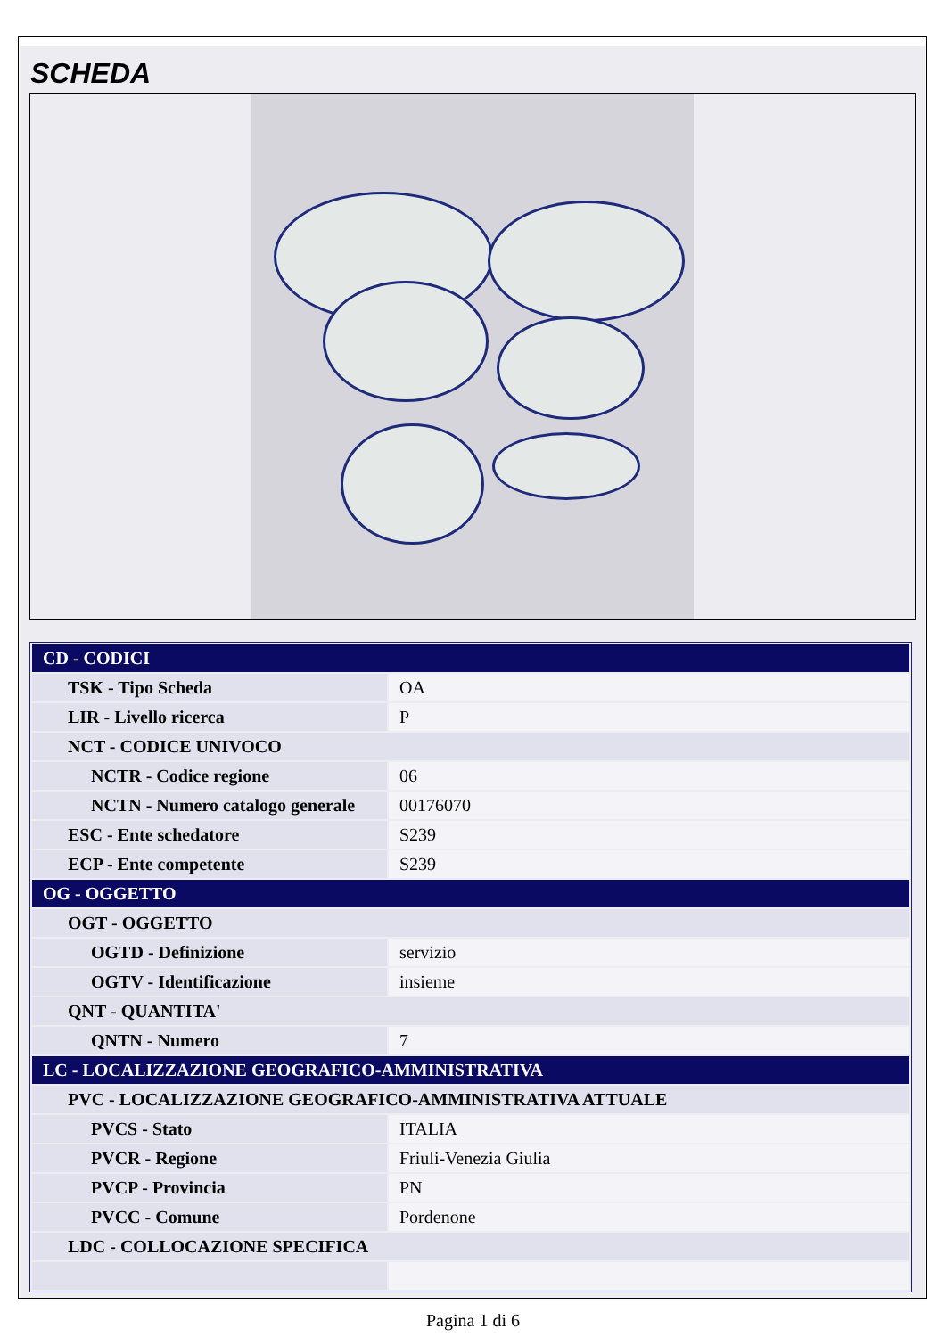SCHEDA
| CD - CODICI | |
| TSK - Tipo Scheda | OA |
| LIR - Livello ricerca | P |
| NCT - CODICE UNIVOCO | |
| NCTR - Codice regione | 06 |
| NCTN - Numero catalogo generale | 00176070 |
| ESC - Ente schedatore | S239 |
| ECP - Ente competente | S239 |
| OG - OGGETTO | |
| OGT - OGGETTO | |
| OGTD - Definizione | servizio |
| OGTV - Identificazione | insieme |
| QNT - QUANTITA' | |
| QNTN - Numero | 7 |
| LC - LOCALIZZAZIONE GEOGRAFICO-AMMINISTRATIVA | |
| PVC - LOCALIZZAZIONE GEOGRAFICO-AMMINISTRATIVA ATTUALE | |
| PVCS - Stato | ITALIA |
| PVCR - Regione | Friuli-Venezia Giulia |
| PVCP - Provincia | PN |
| PVCC - Comune | Pordenone |
| LDC - COLLOCAZIONE SPECIFICA | |
Pagina 1 di 6